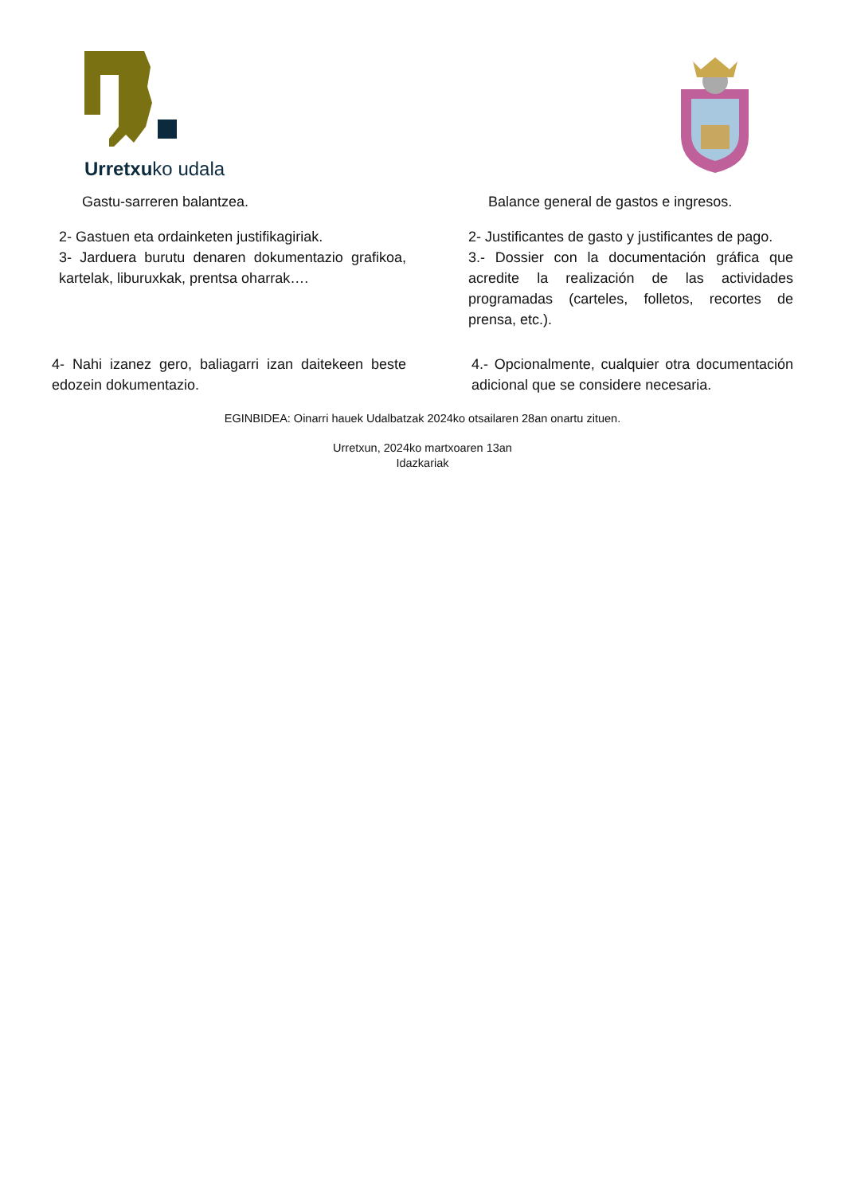Urretxuko udala
Gastu-sarreren balantzea. Balance general de gastos e ingresos.
2- Gastuen eta ordainketen justifikagiriak.
2- Justificantes de gasto y justificantes de pago.
3- Jarduera burutu denaren dokumentazio grafikoa, kartelak, liburuxkak, prentsa oharrak….
3.- Dossier con la documentación gráfica que acredite la realización de las actividades programadas (carteles, folletos, recortes de prensa, etc.).
4- Nahi izanez gero, baliagarri izan daitekeen beste edozein dokumentazio.
4.- Opcionalmente, cualquier otra documentación adicional que se considere necesaria.
EGINBIDEA: Oinarri hauek Udalbatzak 2024ko otsailaren 28an onartu zituen.
Urretxun, 2024ko martxoaren 13an
Idazkariak